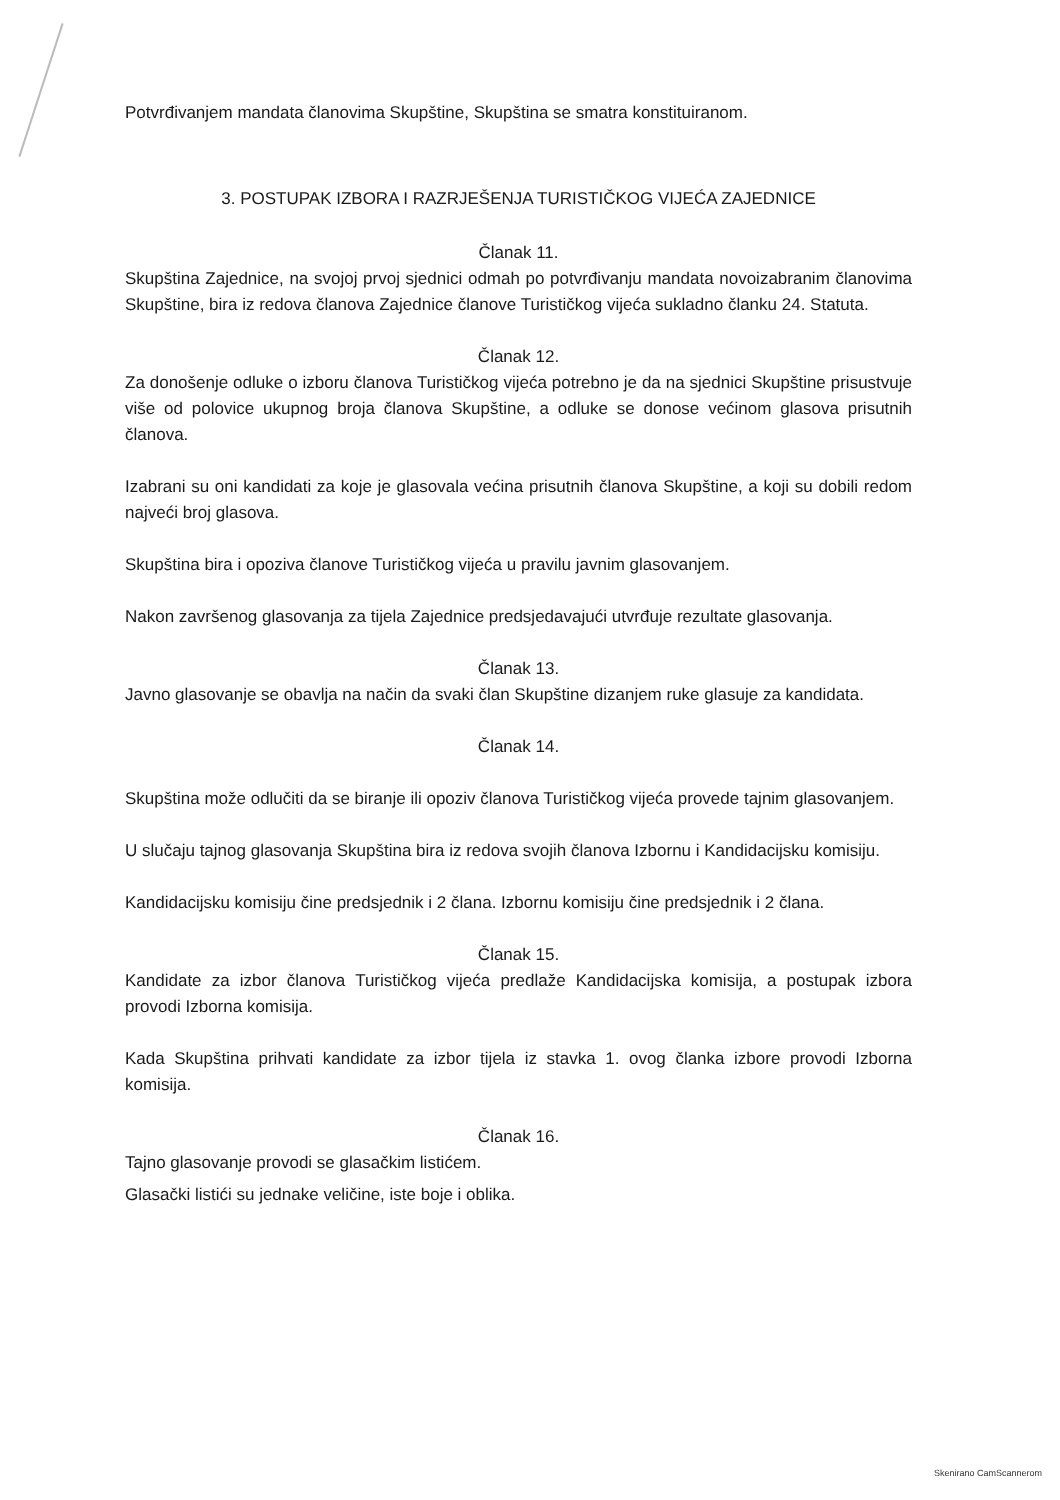Potvrđivanjem mandata članovima Skupštine, Skupština se smatra konstituiranom.
3. POSTUPAK IZBORA I RAZRJEŠENJA TURISTIČKOG VIJEĆA ZAJEDNICE
Članak 11.
Skupština Zajednice, na svojoj prvoj sjednici odmah po potvrđivanju mandata novoizabranim članovima Skupštine, bira iz redova članova Zajednice članove Turističkog vijeća sukladno članku 24. Statuta.
Članak 12.
Za donošenje odluke o izboru članova Turističkog vijeća potrebno je da na sjednici Skupštine prisustvuje više od polovice ukupnog broja članova Skupštine, a odluke se donose većinom glasova prisutnih članova.
Izabrani su oni kandidati za koje je glasovala većina prisutnih članova Skupštine, a koji su dobili redom najveći broj glasova.
Skupština bira i opoziva članove Turističkog vijeća u pravilu javnim glasovanjem.
Nakon završenog glasovanja za tijela Zajednice predsjedavajući utvrđuje rezultate glasovanja.
Članak 13.
Javno glasovanje se obavlja na način da svaki član Skupštine dizanjem ruke glasuje za kandidata.
Članak 14.
Skupština može odlučiti da se biranje ili opoziv članova Turističkog vijeća provede tajnim glasovanjem.
U slučaju tajnog glasovanja Skupština bira iz redova svojih članova Izbornu i Kandidacijsku komisiju.
Kandidacijsku komisiju čine predsjednik i 2 člana. Izbornu komisiju čine predsjednik i 2 člana.
Članak 15.
Kandidate za izbor članova Turističkog vijeća predlaže Kandidacijska komisija, a postupak izbora provodi Izborna komisija.
Kada Skupština prihvati kandidate za izbor tijela iz stavka 1. ovog članka izbore provodi Izborna komisija.
Članak 16.
Tajno glasovanje provodi se glasačkim listićem.
Glasački listići su jednake veličine, iste boje i oblika.
Skenirano CamScannerom